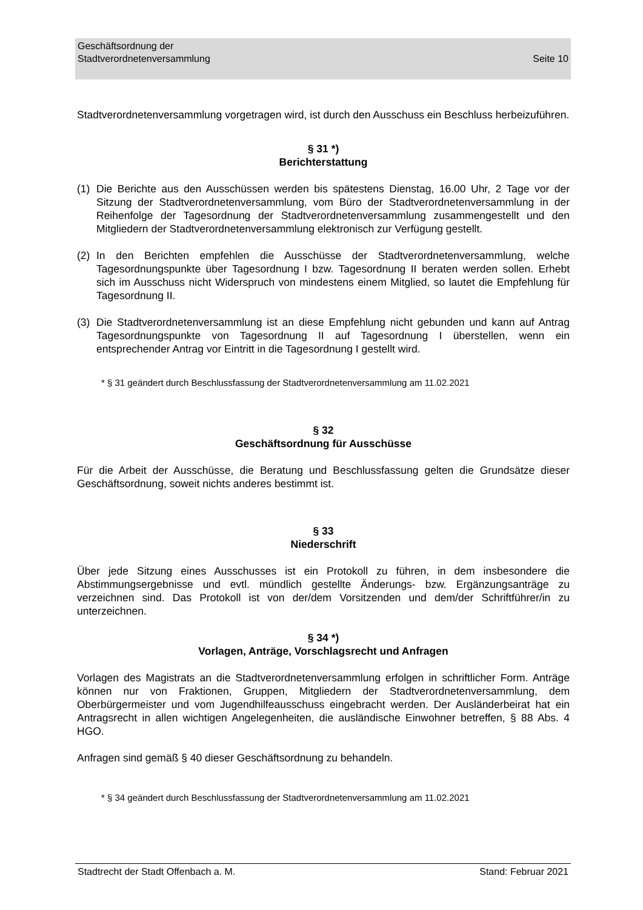Seite 10 Geschäftsordnung der
Stadtverordnetenversammlung
Stadtverordnetenversammlung vorgetragen wird, ist durch den Ausschuss ein Beschluss herbeizuführen.
§ 31 *)
Berichterstattung
(1) Die Berichte aus den Ausschüssen werden bis spätestens Dienstag, 16.00 Uhr, 2 Tage vor der Sitzung der Stadtverordnetenversammlung, vom Büro der Stadtverordnetenversammlung in der Reihenfolge der Tagesordnung der Stadtverordnetenversammlung zusammengestellt und den Mitgliedern der Stadtverordnetenversammlung elektronisch zur Verfügung gestellt.
(2) In den Berichten empfehlen die Ausschüsse der Stadtverordnetenversammlung, welche Tagesordnungspunkte über Tagesordnung I bzw. Tagesordnung II beraten werden sollen. Erhebt sich im Ausschuss nicht Widerspruch von mindestens einem Mitglied, so lautet die Empfehlung für Tagesordnung II.
(3) Die Stadtverordnetenversammlung ist an diese Empfehlung nicht gebunden und kann auf Antrag Tagesordnungspunkte von Tagesordnung II auf Tagesordnung I überstellen, wenn ein entsprechender Antrag vor Eintritt in die Tagesordnung I gestellt wird.
* § 31 geändert durch Beschlussfassung der Stadtverordnetenversammlung am 11.02.2021
§ 32
Geschäftsordnung für Ausschüsse
Für die Arbeit der Ausschüsse, die Beratung und Beschlussfassung gelten die Grundsätze dieser Geschäftsordnung, soweit nichts anderes bestimmt ist.
§ 33
Niederschrift
Über jede Sitzung eines Ausschusses ist ein Protokoll zu führen, in dem insbesondere die Abstimmungsergebnisse und evtl. mündlich gestellte Änderungs- bzw. Ergänzungsanträge zu verzeichnen sind. Das Protokoll ist von der/dem Vorsitzenden und dem/der Schriftführer/in zu unterzeichnen.
§ 34 *)
Vorlagen, Anträge, Vorschlagsrecht und Anfragen
Vorlagen des Magistrats an die Stadtverordnetenversammlung erfolgen in schriftlicher Form. Anträge können nur von Fraktionen, Gruppen, Mitgliedern der Stadtverordnetenversammlung, dem Oberbürgermeister und vom Jugendhilfeausschuss eingebracht werden. Der Ausländerbeirat hat ein Antragsrecht in allen wichtigen Angelegenheiten, die ausländische Einwohner betreffen, § 88 Abs. 4 HGO.
Anfragen sind gemäß § 40 dieser Geschäftsordnung zu behandeln.
* § 34 geändert durch Beschlussfassung der Stadtverordnetenversammlung am 11.02.2021
Stadtrecht der Stadt Offenbach a. M. Stand: Februar 2021